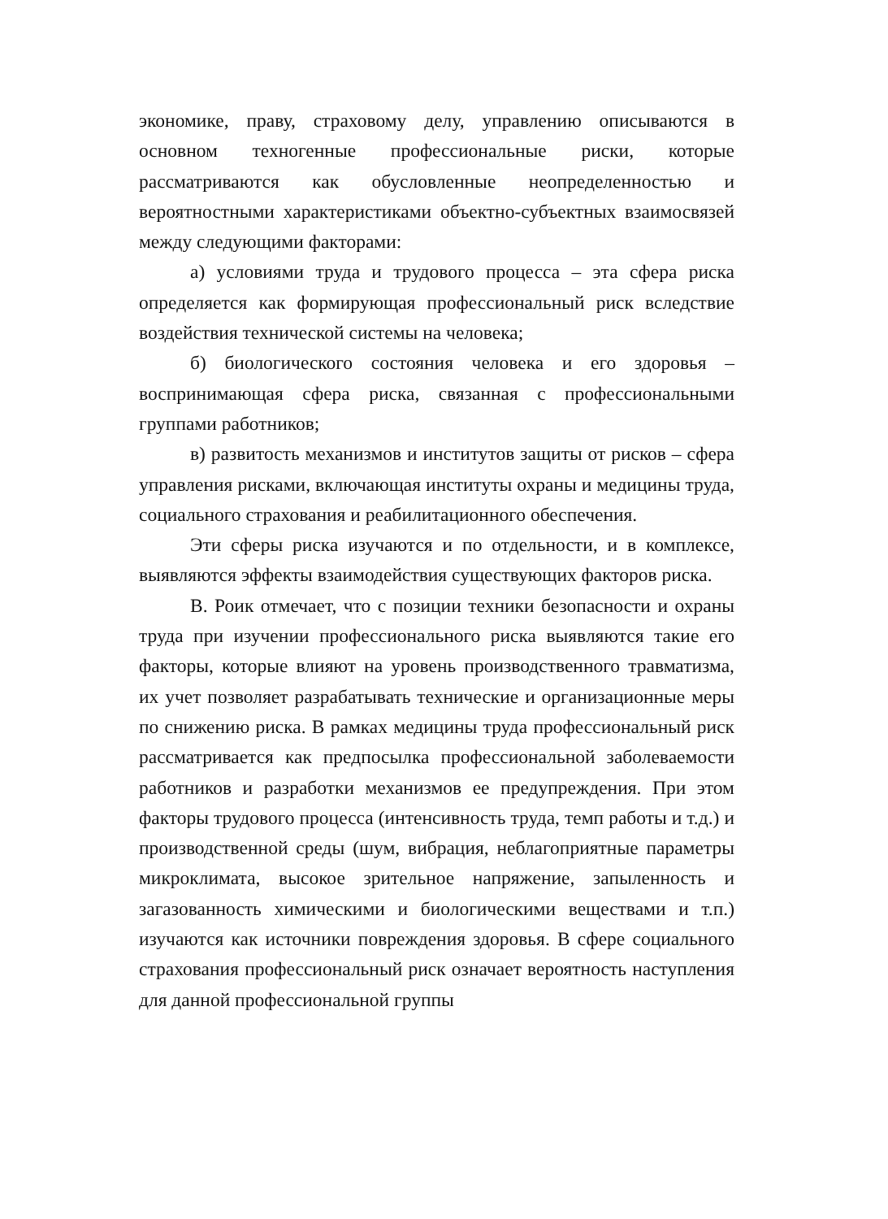экономике, праву, страховому делу, управлению описываются в основном техногенные профессиональные риски, которые рассматриваются как обусловленные неопределенностью и вероятностными характеристиками объектно-субъектных взаимосвязей между следующими факторами:
а) условиями труда и трудового процесса – эта сфера риска определяется как формирующая профессиональный риск вследствие воздействия технической системы на человека;
б) биологического состояния человека и его здоровья – воспринимающая сфера риска, связанная с профессиональными группами работников;
в) развитость механизмов и институтов защиты от рисков – сфера управления рисками, включающая институты охраны и медицины труда, социального страхования и реабилитационного обеспечения.
Эти сферы риска изучаются и по отдельности, и в комплексе, выявляются эффекты взаимодействия существующих факторов риска.
В. Роик отмечает, что с позиции техники безопасности и охраны труда при изучении профессионального риска выявляются такие его факторы, которые влияют на уровень производственного травматизма, их учет позволяет разрабатывать технические и организационные меры по снижению риска. В рамках медицины труда профессиональный риск рассматривается как предпосылка профессиональной заболеваемости работников и разработки механизмов ее предупреждения. При этом факторы трудового процесса (интенсивность труда, темп работы и т.д.) и производственной среды (шум, вибрация, неблагоприятные параметры микроклимата, высокое зрительное напряжение, запыленность и загазованность химическими и биологическими веществами и т.п.) изучаются как источники повреждения здоровья. В сфере социального страхования профессиональный риск означает вероятность наступления для данной профессиональной группы